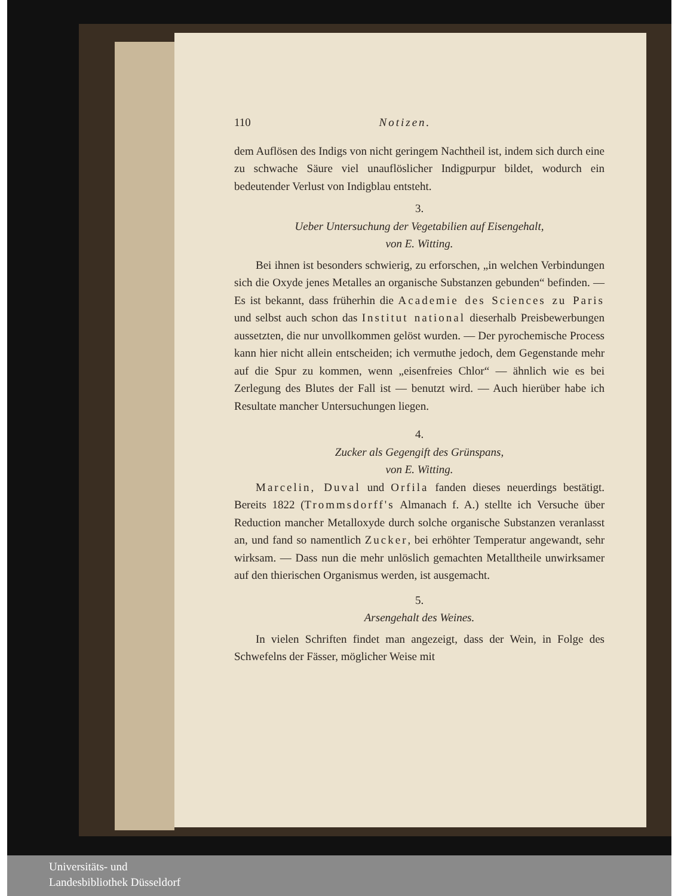110 Notizen.
dem Auflösen des Indigs von nicht geringem Nachtheil ist, indem sich durch eine zu schwache Säure viel unauflöslicher Indigpurpur bildet, wodurch ein bedeutender Verlust von Indigblau entsteht.
3.
Ueber Untersuchung der Vegetabilien auf Eisengehalt,
von E. Witting.
Bei ihnen ist besonders schwierig, zu erforschen, „in welchen Verbindungen sich die Oxyde jenes Metalles an organische Substanzen gebunden“ befinden. — Es ist bekannt, dass früherhin die Academie des Sciences zu Paris und selbst auch schon das Institut national dieserhalb Preisbewerbungen aussetzten, die nur unvollkommen gelöst wurden. — Der pyrochemische Process kann hier nicht allein entscheiden; ich vermuthe jedoch, dem Gegenstande mehr auf die Spur zu kommen, wenn „eisenfreies Chlor“ — ähnlich wie es bei Zerlegung des Blutes der Fall ist — benutzt wird. — Auch hierüber habe ich Resultate mancher Untersuchungen liegen.
4.
Zucker als Gegengift des Grünspans,
von E. Witting.
Marcelin, Duval und Orfila fanden dieses neuerdings bestätigt. Bereits 1822 (Trommsdorff's Almanach f. A.) stellte ich Versuche über Reduction mancher Metalloxyde durch solche organische Substanzen veranlasst an, und fand so namentlich Zucker, bei erhöhter Temperatur angewandt, sehr wirksam. — Dass nun die mehr unlöslich gemachten Metalltheile unwirksamer auf den thierischen Organismus werden, ist ausgemacht.
5.
Arsengehalt des Weines.
In vielen Schriften findet man angezeigt, dass der Wein, in Folge des Schwefelns der Fässer, möglicher Weise mit
Universitäts- und
Landesbibliothek Düsseldorf